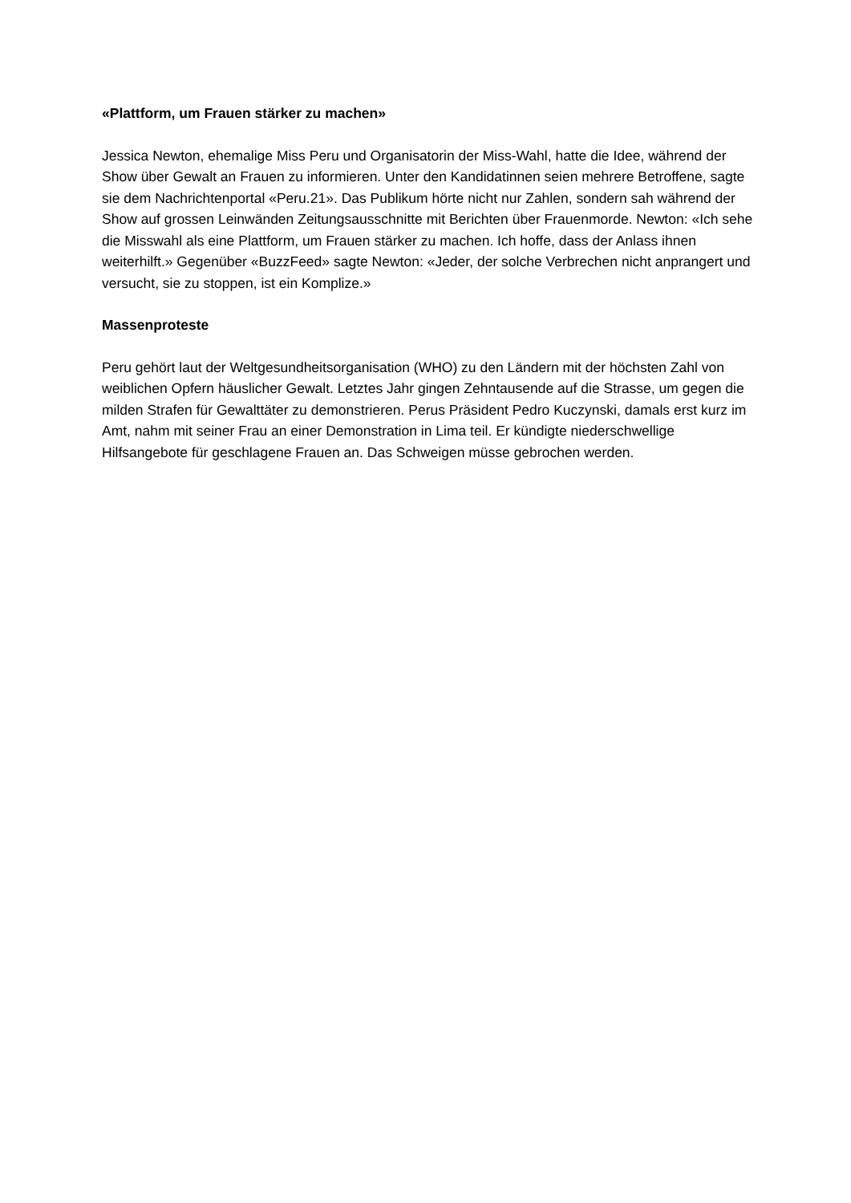«Plattform, um Frauen stärker zu machen»
Jessica Newton, ehemalige Miss Peru und Organisatorin der Miss-Wahl, hatte die Idee, während der Show über Gewalt an Frauen zu informieren. Unter den Kandidatinnen seien mehrere Betroffene, sagte sie dem Nachrichtenportal «Peru.21». Das Publikum hörte nicht nur Zahlen, sondern sah während der Show auf grossen Leinwänden Zeitungsausschnitte mit Berichten über Frauenmorde. Newton: «Ich sehe die Misswahl als eine Plattform, um Frauen stärker zu machen. Ich hoffe, dass der Anlass ihnen weiterhilft.» Gegenüber «BuzzFeed» sagte Newton: «Jeder, der solche Verbrechen nicht anprangert und versucht, sie zu stoppen, ist ein Komplize.»
Massenproteste
Peru gehört laut der Weltgesundheitsorganisation (WHO) zu den Ländern mit der höchsten Zahl von weiblichen Opfern häuslicher Gewalt. Letztes Jahr gingen Zehntausende auf die Strasse, um gegen die milden Strafen für Gewalttäter zu demonstrieren. Perus Präsident Pedro Kuczynski, damals erst kurz im Amt, nahm mit seiner Frau an einer Demonstration in Lima teil. Er kündigte niederschwellige Hilfsangebote für geschlagene Frauen an. Das Schweigen müsse gebrochen werden.